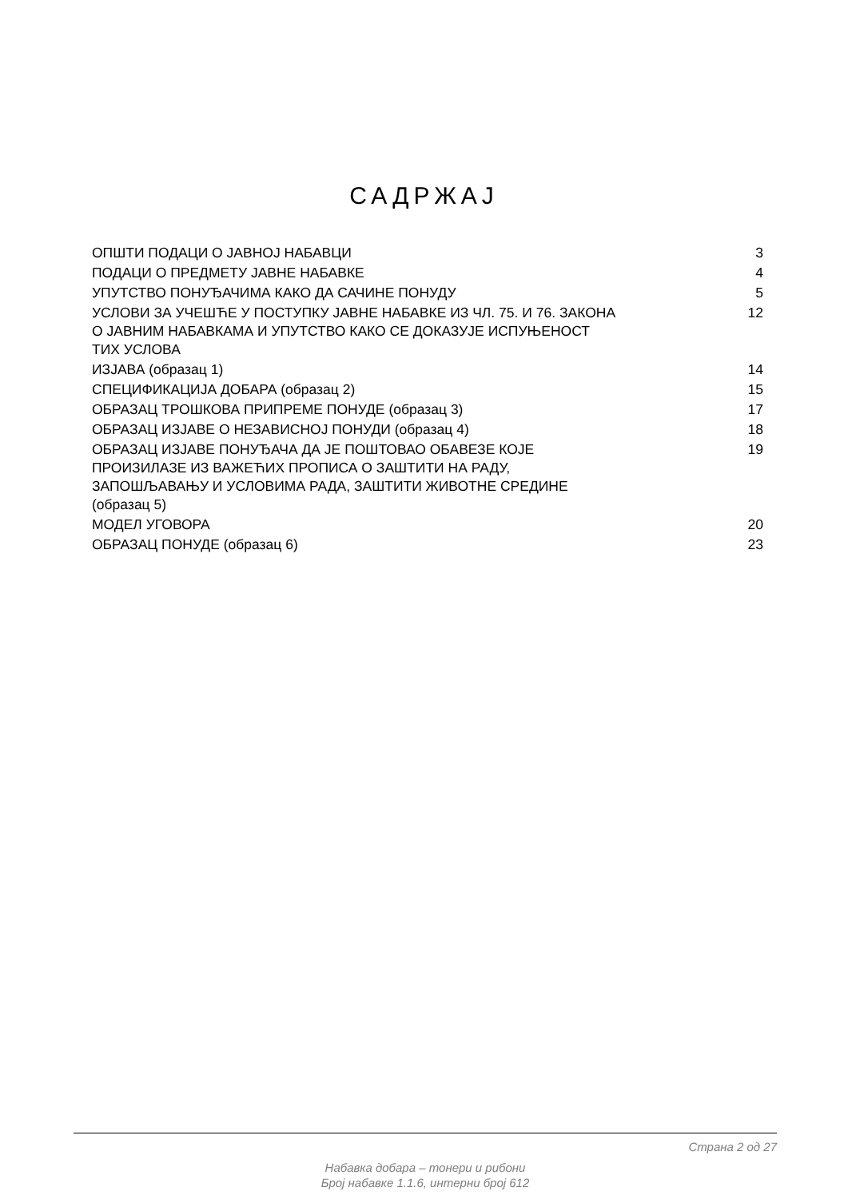САДРЖАЈ
| ОПШТИ ПОДАЦИ О ЈАВНОЈ НАБАВЦИ | 3 |
| ПОДАЦИ О ПРЕДМЕТУ ЈАВНЕ НАБАВКЕ | 4 |
| УПУТСТВО ПОНУЂАЧИМА КАКО ДА САЧИНЕ ПОНУДУ | 5 |
| УСЛОВИ ЗА УЧЕШЋЕ У ПОСТУПКУ ЈАВНЕ НАБАВКЕ ИЗ ЧЛ. 75. И 76. ЗАКОНА О ЈАВНИМ НАБАВКАМА И УПУТСТВО КАКО СЕ ДОКАЗУЈЕ ИСПУЊЕНОСТ ТИХ УСЛОВА | 12 |
| ИЗЈАВА (образац 1) | 14 |
| СПЕЦИФИКАЦИЈА ДОБАРА (образац 2) | 15 |
| ОБРАЗАЦ ТРОШКОВА ПРИПРЕМЕ ПОНУДЕ (образац 3) | 17 |
| ОБРАЗАЦ ИЗЈАВЕ О НЕЗАВИСНОЈ ПОНУДИ (образац 4) | 18 |
| ОБРАЗАЦ ИЗЈАВЕ ПОНУЂАЧА ДА ЈЕ ПОШТОВАО ОБАВЕЗЕ КОЈЕ ПРОИЗИЛАЗЕ ИЗ ВАЖЕЋИХ ПРОПИСА О ЗАШТИТИ НА РАДУ, ЗАПОШЉАВАЊУ И УСЛОВИМА РАДА, ЗАШТИТИ ЖИВОТНЕ СРЕДИНЕ (образац 5) | 19 |
| МОДЕЛ УГОВОРА | 20 |
| ОБРАЗАЦ ПОНУДЕ (образац 6) | 23 |
Страна 2 од 27
Набавка добара – тонери и рибони
Број набавке 1.1.6, интерни број 612